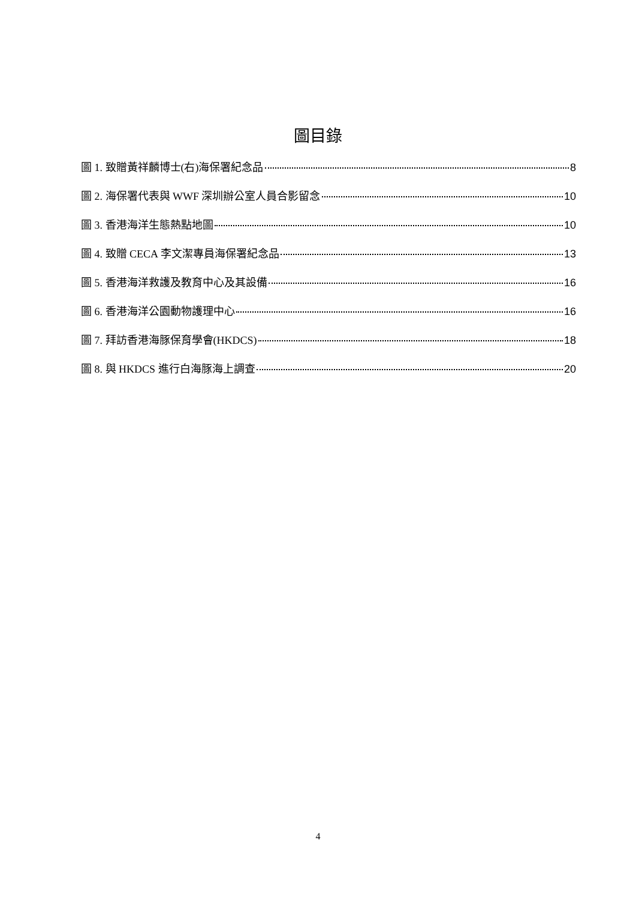圖目錄
圖 1. 致贈黃祥麟博士(右)海保署紀念品 8
圖 2. 海保署代表與 WWF 深圳辦公室人員合影留念 10
圖 3. 香港海洋生態熱點地圖 10
圖 4. 致贈 CECA 李文潔專員海保署紀念品 13
圖 5. 香港海洋救護及教育中心及其設備 16
圖 6. 香港海洋公園動物護理中心 16
圖 7. 拜訪香港海豚保育學會(HKDCS) 18
圖 8. 與 HKDCS 進行白海豚海上調查 20
4